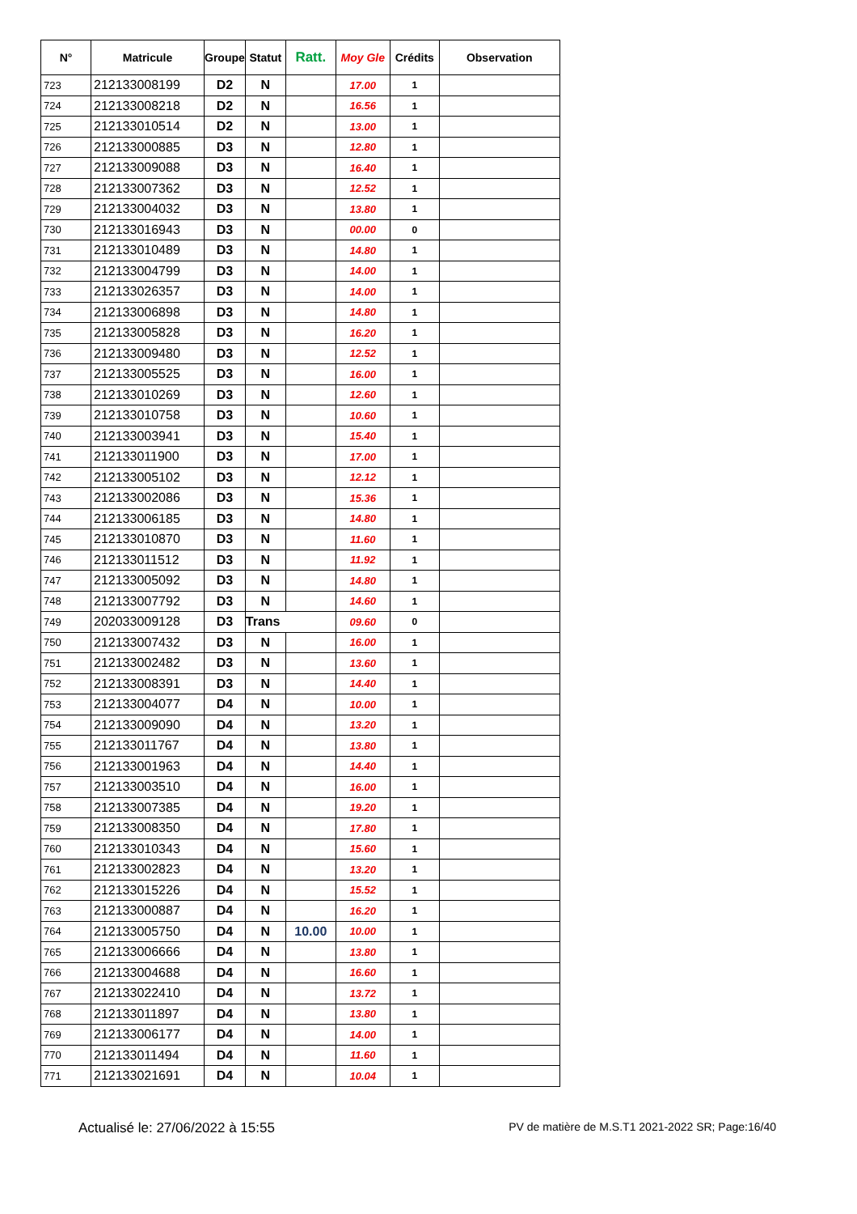| N° | Matricule | Groupe | Statut | Ratt. | Moy Gle | Crédits | Observation |
| --- | --- | --- | --- | --- | --- | --- | --- |
| 723 | 212133008199 | D2 | N | | 17.00 | 1 | |
| 724 | 212133008218 | D2 | N | | 16.56 | 1 | |
| 725 | 212133010514 | D2 | N | | 13.00 | 1 | |
| 726 | 212133000885 | D3 | N | | 12.80 | 1 | |
| 727 | 212133009088 | D3 | N | | 16.40 | 1 | |
| 728 | 212133007362 | D3 | N | | 12.52 | 1 | |
| 729 | 212133004032 | D3 | N | | 13.80 | 1 | |
| 730 | 212133016943 | D3 | N | | 00.00 | 0 | |
| 731 | 212133010489 | D3 | N | | 14.80 | 1 | |
| 732 | 212133004799 | D3 | N | | 14.00 | 1 | |
| 733 | 212133026357 | D3 | N | | 14.00 | 1 | |
| 734 | 212133006898 | D3 | N | | 14.80 | 1 | |
| 735 | 212133005828 | D3 | N | | 16.20 | 1 | |
| 736 | 212133009480 | D3 | N | | 12.52 | 1 | |
| 737 | 212133005525 | D3 | N | | 16.00 | 1 | |
| 738 | 212133010269 | D3 | N | | 12.60 | 1 | |
| 739 | 212133010758 | D3 | N | | 10.60 | 1 | |
| 740 | 212133003941 | D3 | N | | 15.40 | 1 | |
| 741 | 212133011900 | D3 | N | | 17.00 | 1 | |
| 742 | 212133005102 | D3 | N | | 12.12 | 1 | |
| 743 | 212133002086 | D3 | N | | 15.36 | 1 | |
| 744 | 212133006185 | D3 | N | | 14.80 | 1 | |
| 745 | 212133010870 | D3 | N | | 11.60 | 1 | |
| 746 | 212133011512 | D3 | N | | 11.92 | 1 | |
| 747 | 212133005092 | D3 | N | | 14.80 | 1 | |
| 748 | 212133007792 | D3 | N | | 14.60 | 1 | |
| 749 | 202033009128 | D3 | Trans | | 09.60 | 0 | |
| 750 | 212133007432 | D3 | N | | 16.00 | 1 | |
| 751 | 212133002482 | D3 | N | | 13.60 | 1 | |
| 752 | 212133008391 | D3 | N | | 14.40 | 1 | |
| 753 | 212133004077 | D4 | N | | 10.00 | 1 | |
| 754 | 212133009090 | D4 | N | | 13.20 | 1 | |
| 755 | 212133011767 | D4 | N | | 13.80 | 1 | |
| 756 | 212133001963 | D4 | N | | 14.40 | 1 | |
| 757 | 212133003510 | D4 | N | | 16.00 | 1 | |
| 758 | 212133007385 | D4 | N | | 19.20 | 1 | |
| 759 | 212133008350 | D4 | N | | 17.80 | 1 | |
| 760 | 212133010343 | D4 | N | | 15.60 | 1 | |
| 761 | 212133002823 | D4 | N | | 13.20 | 1 | |
| 762 | 212133015226 | D4 | N | | 15.52 | 1 | |
| 763 | 212133000887 | D4 | N | | 16.20 | 1 | |
| 764 | 212133005750 | D4 | N | 10.00 | 10.00 | 1 | |
| 765 | 212133006666 | D4 | N | | 13.80 | 1 | |
| 766 | 212133004688 | D4 | N | | 16.60 | 1 | |
| 767 | 212133022410 | D4 | N | | 13.72 | 1 | |
| 768 | 212133011897 | D4 | N | | 13.80 | 1 | |
| 769 | 212133006177 | D4 | N | | 14.00 | 1 | |
| 770 | 212133011494 | D4 | N | | 11.60 | 1 | |
| 771 | 212133021691 | D4 | N | | 10.04 | 1 | |
Actualisé le: 27/06/2022 à 15:55 PV de matière de M.S.T1 2021-2022 SR; Page:16/40